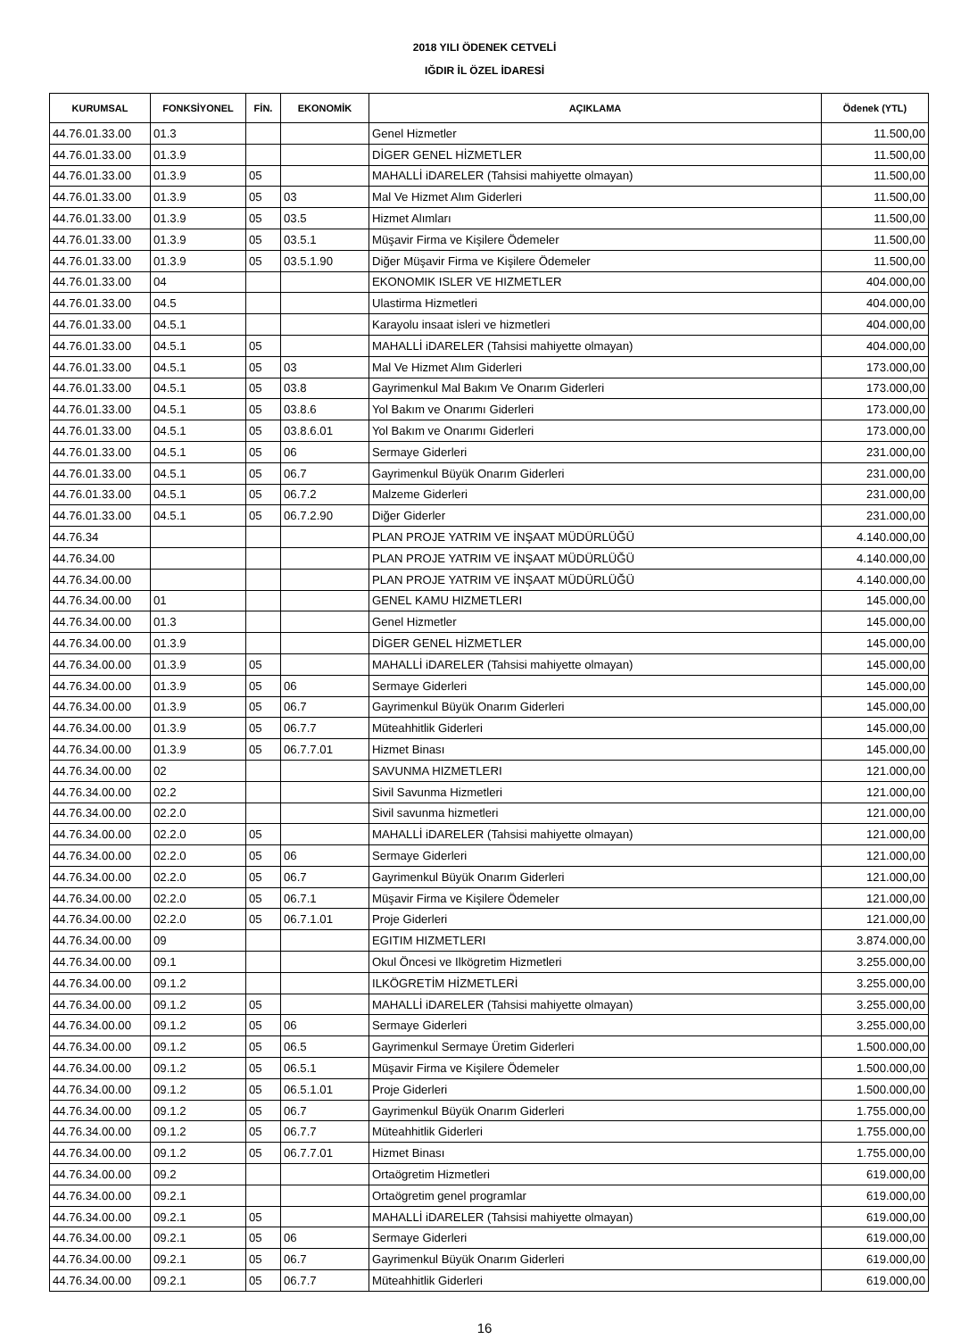2018 YILI ÖDENEK CETVELİ
IĞDIR İL ÖZEL İDARESİ
| KURUMSAL | FONKSİYONEL | FİN. | EKONOMİK | AÇIKLAMA | Ödenek (YTL) |
| --- | --- | --- | --- | --- | --- |
| 44.76.01.33.00 | 01.3 | | | Genel Hizmetler | 11.500,00 |
| 44.76.01.33.00 | 01.3.9 | | | DİGER GENEL HİZMETLER | 11.500,00 |
| 44.76.01.33.00 | 01.3.9 | 05 | | MAHALLİ iDARELER (Tahsisi mahiyette olmayan) | 11.500,00 |
| 44.76.01.33.00 | 01.3.9 | 05 | 03 | Mal Ve Hizmet Alım Giderleri | 11.500,00 |
| 44.76.01.33.00 | 01.3.9 | 05 | 03.5 | Hizmet Alımları | 11.500,00 |
| 44.76.01.33.00 | 01.3.9 | 05 | 03.5.1 | Müşavir Firma ve Kişilere Ödemeler | 11.500,00 |
| 44.76.01.33.00 | 01.3.9 | 05 | 03.5.1.90 | Diğer Müşavir Firma ve Kişilere Ödemeler | 11.500,00 |
| 44.76.01.33.00 | 04 | | | EKONOMIK ISLER VE HIZMETLER | 404.000,00 |
| 44.76.01.33.00 | 04.5 | | | Ulastirma Hizmetleri | 404.000,00 |
| 44.76.01.33.00 | 04.5.1 | | | Karayolu insaat isleri ve hizmetleri | 404.000,00 |
| 44.76.01.33.00 | 04.5.1 | 05 | | MAHALLİ iDARELER (Tahsisi mahiyette olmayan) | 404.000,00 |
| 44.76.01.33.00 | 04.5.1 | 05 | 03 | Mal Ve Hizmet Alım Giderleri | 173.000,00 |
| 44.76.01.33.00 | 04.5.1 | 05 | 03.8 | Gayrimenkul Mal Bakım Ve Onarım Giderleri | 173.000,00 |
| 44.76.01.33.00 | 04.5.1 | 05 | 03.8.6 | Yol Bakım ve Onarımı Giderleri | 173.000,00 |
| 44.76.01.33.00 | 04.5.1 | 05 | 03.8.6.01 | Yol Bakım ve Onarımı Giderleri | 173.000,00 |
| 44.76.01.33.00 | 04.5.1 | 05 | 06 | Sermaye Giderleri | 231.000,00 |
| 44.76.01.33.00 | 04.5.1 | 05 | 06.7 | Gayrimenkul Büyük Onarım Giderleri | 231.000,00 |
| 44.76.01.33.00 | 04.5.1 | 05 | 06.7.2 | Malzeme Giderleri | 231.000,00 |
| 44.76.01.33.00 | 04.5.1 | 05 | 06.7.2.90 | Diğer Giderler | 231.000,00 |
| 44.76.34 | | | | PLAN PROJE YATRIM VE İNŞAAT MÜDÜRLÜĞÜ | 4.140.000,00 |
| 44.76.34.00 | | | | PLAN PROJE YATRIM VE İNŞAAT MÜDÜRLÜĞÜ | 4.140.000,00 |
| 44.76.34.00.00 | | | | PLAN PROJE YATRIM VE İNŞAAT MÜDÜRLÜĞÜ | 4.140.000,00 |
| 44.76.34.00.00 | 01 | | | GENEL KAMU HIZMETLERI | 145.000,00 |
| 44.76.34.00.00 | 01.3 | | | Genel Hizmetler | 145.000,00 |
| 44.76.34.00.00 | 01.3.9 | | | DİGER GENEL HİZMETLER | 145.000,00 |
| 44.76.34.00.00 | 01.3.9 | 05 | | MAHALLİ iDARELER (Tahsisi mahiyette olmayan) | 145.000,00 |
| 44.76.34.00.00 | 01.3.9 | 05 | 06 | Sermaye Giderleri | 145.000,00 |
| 44.76.34.00.00 | 01.3.9 | 05 | 06.7 | Gayrimenkul Büyük Onarım Giderleri | 145.000,00 |
| 44.76.34.00.00 | 01.3.9 | 05 | 06.7.7 | Müteahhitlik Giderleri | 145.000,00 |
| 44.76.34.00.00 | 01.3.9 | 05 | 06.7.7.01 | Hizmet Binası | 145.000,00 |
| 44.76.34.00.00 | 02 | | | SAVUNMA HIZMETLERI | 121.000,00 |
| 44.76.34.00.00 | 02.2 | | | Sivil Savunma Hizmetleri | 121.000,00 |
| 44.76.34.00.00 | 02.2.0 | | | Sivil savunma hizmetleri | 121.000,00 |
| 44.76.34.00.00 | 02.2.0 | 05 | | MAHALLİ iDARELER (Tahsisi mahiyette olmayan) | 121.000,00 |
| 44.76.34.00.00 | 02.2.0 | 05 | 06 | Sermaye Giderleri | 121.000,00 |
| 44.76.34.00.00 | 02.2.0 | 05 | 06.7 | Gayrimenkul Büyük Onarım Giderleri | 121.000,00 |
| 44.76.34.00.00 | 02.2.0 | 05 | 06.7.1 | Müşavir Firma ve Kişilere Ödemeler | 121.000,00 |
| 44.76.34.00.00 | 02.2.0 | 05 | 06.7.1.01 | Proje Giderleri | 121.000,00 |
| 44.76.34.00.00 | 09 | | | EGITIM HIZMETLERI | 3.874.000,00 |
| 44.76.34.00.00 | 09.1 | | | Okul Öncesi ve Ilkögretim Hizmetleri | 3.255.000,00 |
| 44.76.34.00.00 | 09.1.2 | | | ILKÖGRETİM HİZMETLERİ | 3.255.000,00 |
| 44.76.34.00.00 | 09.1.2 | 05 | | MAHALLİ iDARELER (Tahsisi mahiyette olmayan) | 3.255.000,00 |
| 44.76.34.00.00 | 09.1.2 | 05 | 06 | Sermaye Giderleri | 3.255.000,00 |
| 44.76.34.00.00 | 09.1.2 | 05 | 06.5 | Gayrimenkul Sermaye Üretim Giderleri | 1.500.000,00 |
| 44.76.34.00.00 | 09.1.2 | 05 | 06.5.1 | Müşavir Firma ve Kişilere Ödemeler | 1.500.000,00 |
| 44.76.34.00.00 | 09.1.2 | 05 | 06.5.1.01 | Proje Giderleri | 1.500.000,00 |
| 44.76.34.00.00 | 09.1.2 | 05 | 06.7 | Gayrimenkul Büyük Onarım Giderleri | 1.755.000,00 |
| 44.76.34.00.00 | 09.1.2 | 05 | 06.7.7 | Müteahhitlik Giderleri | 1.755.000,00 |
| 44.76.34.00.00 | 09.1.2 | 05 | 06.7.7.01 | Hizmet Binası | 1.755.000,00 |
| 44.76.34.00.00 | 09.2 | | | Ortaögretim Hizmetleri | 619.000,00 |
| 44.76.34.00.00 | 09.2.1 | | | Ortaögretim genel programlar | 619.000,00 |
| 44.76.34.00.00 | 09.2.1 | 05 | | MAHALLİ iDARELER (Tahsisi mahiyette olmayan) | 619.000,00 |
| 44.76.34.00.00 | 09.2.1 | 05 | 06 | Sermaye Giderleri | 619.000,00 |
| 44.76.34.00.00 | 09.2.1 | 05 | 06.7 | Gayrimenkul Büyük Onarım Giderleri | 619.000,00 |
| 44.76.34.00.00 | 09.2.1 | 05 | 06.7.7 | Müteahhitlik Giderleri | 619.000,00 |
16